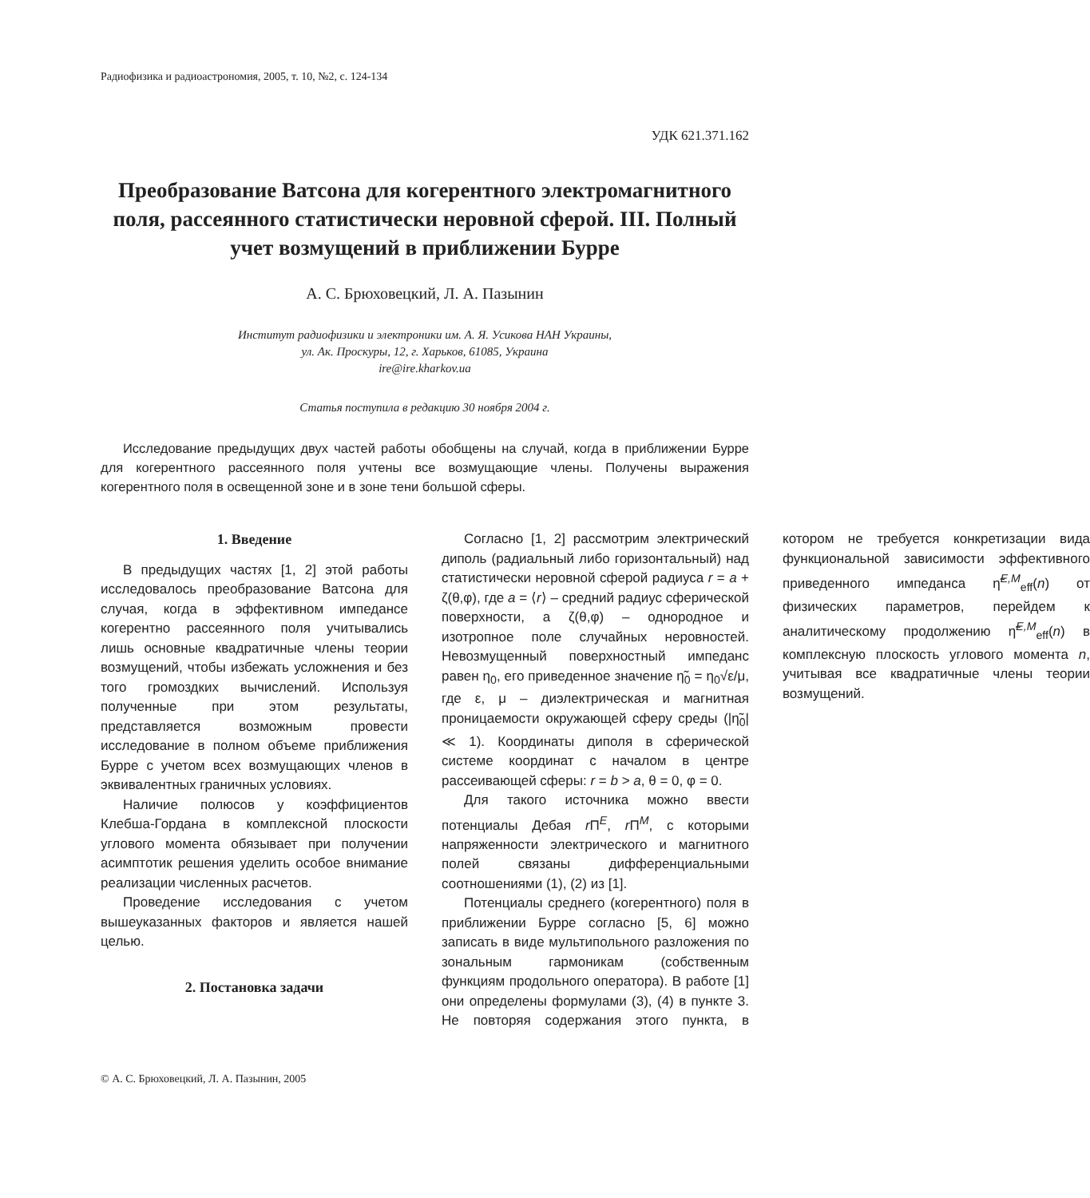Радиофизика и радиоастрономия, 2005, т. 10, №2, с. 124-134
УДК 621.371.162
Преобразование Ватсона для когерентного электромагнитного поля, рассеянного статистически неровной сферой. III. Полный учет возмущений в приближении Бурре
А. С. Брюховецкий, Л. А. Пазынин
Институт радиофизики и электроники им. А. Я. Усикова НАН Украины,
ул. Ак. Проскуры, 12, г. Харьков, 61085, Украина
ire@ire.kharkov.ua
Статья поступила в редакцию 30 ноября 2004 г.
Исследование предыдущих двух частей работы обобщены на случай, когда в приближении Бурре для когерентного рассеянного поля учтены все возмущающие члены. Получены выражения когерентного поля в освещенной зоне и в зоне тени большой сферы.
1. Введение
В предыдущих частях [1, 2] этой работы исследовалось преобразование Ватсона для случая, когда в эффективном импедансе когерентно рассеянного поля учитывались лишь основные квадратичные члены теории возмущений, чтобы избежать усложнения и без того громоздких вычислений. Используя полученные при этом результаты, представляется возможным провести исследование в полном объеме приближения Бурре с учетом всех возмущающих членов в эквивалентных граничных условиях.
Наличие полюсов у коэффициентов Клебша-Гордана в комплексной плоскости углового момента обязывает при получении асимптотик решения уделить особое внимание реализации численных расчетов.
Проведение исследования с учетом вышеуказанных факторов и является нашей целью.
2. Постановка задачи
Согласно [1, 2] рассмотрим электрический диполь (радиальный либо горизонтальный) над статистически неровной сферой радиуса r = a + ζ(θ,φ), где a = ⟨r⟩ – средний радиус сферической поверхности, а ζ(θ,φ) – однородное и изотропное поле случайных неровностей. Невозмущенный поверхностный импеданс равен η<sub>0</sub>, его приведенное значение η̃<sub>0</sub> = η<sub>0</sub>√ε/μ, где ε, μ – диэлектрическая и магнитная проницаемости окружающей сферу среды (|η̃<sub>0</sub>| ≪ 1). Координаты диполя в сферической системе координат с началом в центре рассеивающей сферы: r = b > a, θ = 0, φ = 0.
Для такого источника можно ввести потенциалы Дебая r Π<sup>E</sup>, r Π<sup>M</sup>, с которыми напряженности электрического и магнитного полей связаны дифференциальными соотношениями (1), (2) из [1].
Потенциалы среднего (когерентного) поля в приближении Бурре согласно [5, 6] можно записать в виде мультипольного разложения по зональным гармоникам (собственным функциям продольного оператора). В работе [1] они определены формулами (3), (4) в пункте 3. Не повторяя содержания этого пункта, в котором не требуется конкретизации вида функциональной зависимости эффективного приведенного импеданса η̃<sup>E,M</sup><sub>eff</sub>(n) от физических параметров, перейдем к аналитическому продолжению η̃<sup>E,M</sup><sub>eff</sub>(n) в комплексную плоскость углового момента n, учитывая все квадратичные члены теории возмущений.
© А. С. Брюховецкий, Л. А. Пазынин, 2005